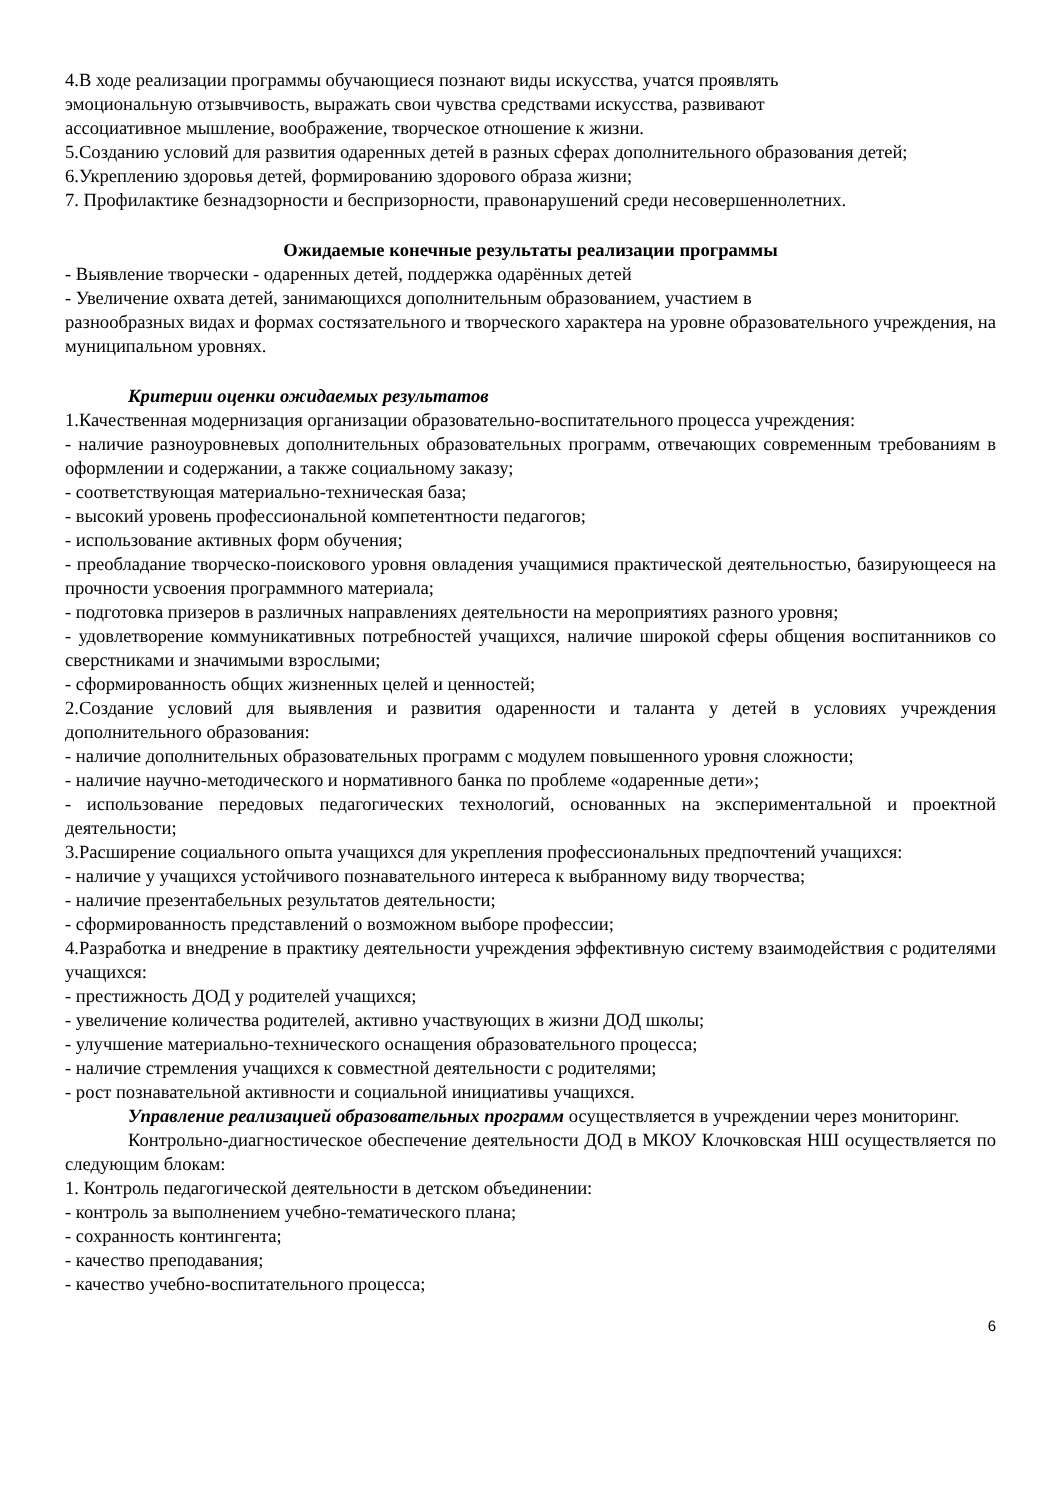4.В ходе реализации программы обучающиеся познают виды искусства, учатся проявлять
эмоциональную отзывчивость, выражать свои чувства средствами искусства, развивают
ассоциативное мышление, воображение, творческое отношение к жизни.
5.Созданию условий для развития одаренных детей в разных сферах дополнительного образования детей;
6.Укреплению здоровья детей, формированию здорового образа жизни;
7. Профилактике безнадзорности и беспризорности, правонарушений среди несовершеннолетних.
Ожидаемые конечные результаты реализации программы
- Выявление творчески - одаренных детей, поддержка одарённых детей
- Увеличение охвата детей, занимающихся дополнительным образованием, участием в
разнообразных видах и формах состязательного и творческого характера на уровне образовательного учреждения, на муниципальном уровнях.
Критерии оценки ожидаемых результатов
1.Качественная модернизация организации образовательно-воспитательного процесса учреждения:
- наличие разноуровневых дополнительных образовательных программ, отвечающих современным требованиям в оформлении и содержании, а также социальному заказу;
- соответствующая материально-техническая база;
- высокий уровень профессиональной компетентности педагогов;
- использование активных форм обучения;
- преобладание творческо-поискового уровня овладения учащимися практической деятельностью, базирующееся на прочности усвоения программного материала;
- подготовка призеров в различных направлениях деятельности на мероприятиях разного уровня;
- удовлетворение коммуникативных потребностей учащихся, наличие широкой сферы общения воспитанников со сверстниками и значимыми взрослыми;
- сформированность общих жизненных целей и ценностей;
2.Создание условий для выявления и развития одаренности и таланта у детей в условиях учреждения дополнительного образования:
- наличие дополнительных образовательных программ с модулем повышенного уровня сложности;
- наличие научно-методического и нормативного банка по проблеме «одаренные дети»;
- использование передовых педагогических технологий, основанных на экспериментальной и проектной деятельности;
3.Расширение социального опыта учащихся для укрепления профессиональных предпочтений учащихся:
- наличие у учащихся устойчивого познавательного интереса к выбранному виду творчества;
- наличие презентабельных результатов деятельности;
- сформированность представлений о возможном выборе профессии;
4.Разработка и внедрение в практику деятельности учреждения эффективную систему взаимодействия с родителями учащихся:
- престижность ДОД у родителей учащихся;
- увеличение количества родителей, активно участвующих в жизни ДОД школы;
- улучшение материально-технического оснащения образовательного процесса;
- наличие стремления учащихся к совместной деятельности с родителями;
- рост познавательной активности и социальной инициативы учащихся.
Управление реализацией образовательных программ осуществляется в учреждении через мониторинг.
Контрольно-диагностическое обеспечение деятельности ДОД в МКОУ Клочковская НШ осуществляется по следующим блокам:
1. Контроль педагогической деятельности в детском объединении:
- контроль за выполнением учебно-тематического плана;
- сохранность контингента;
- качество преподавания;
- качество учебно-воспитательного процесса;
6